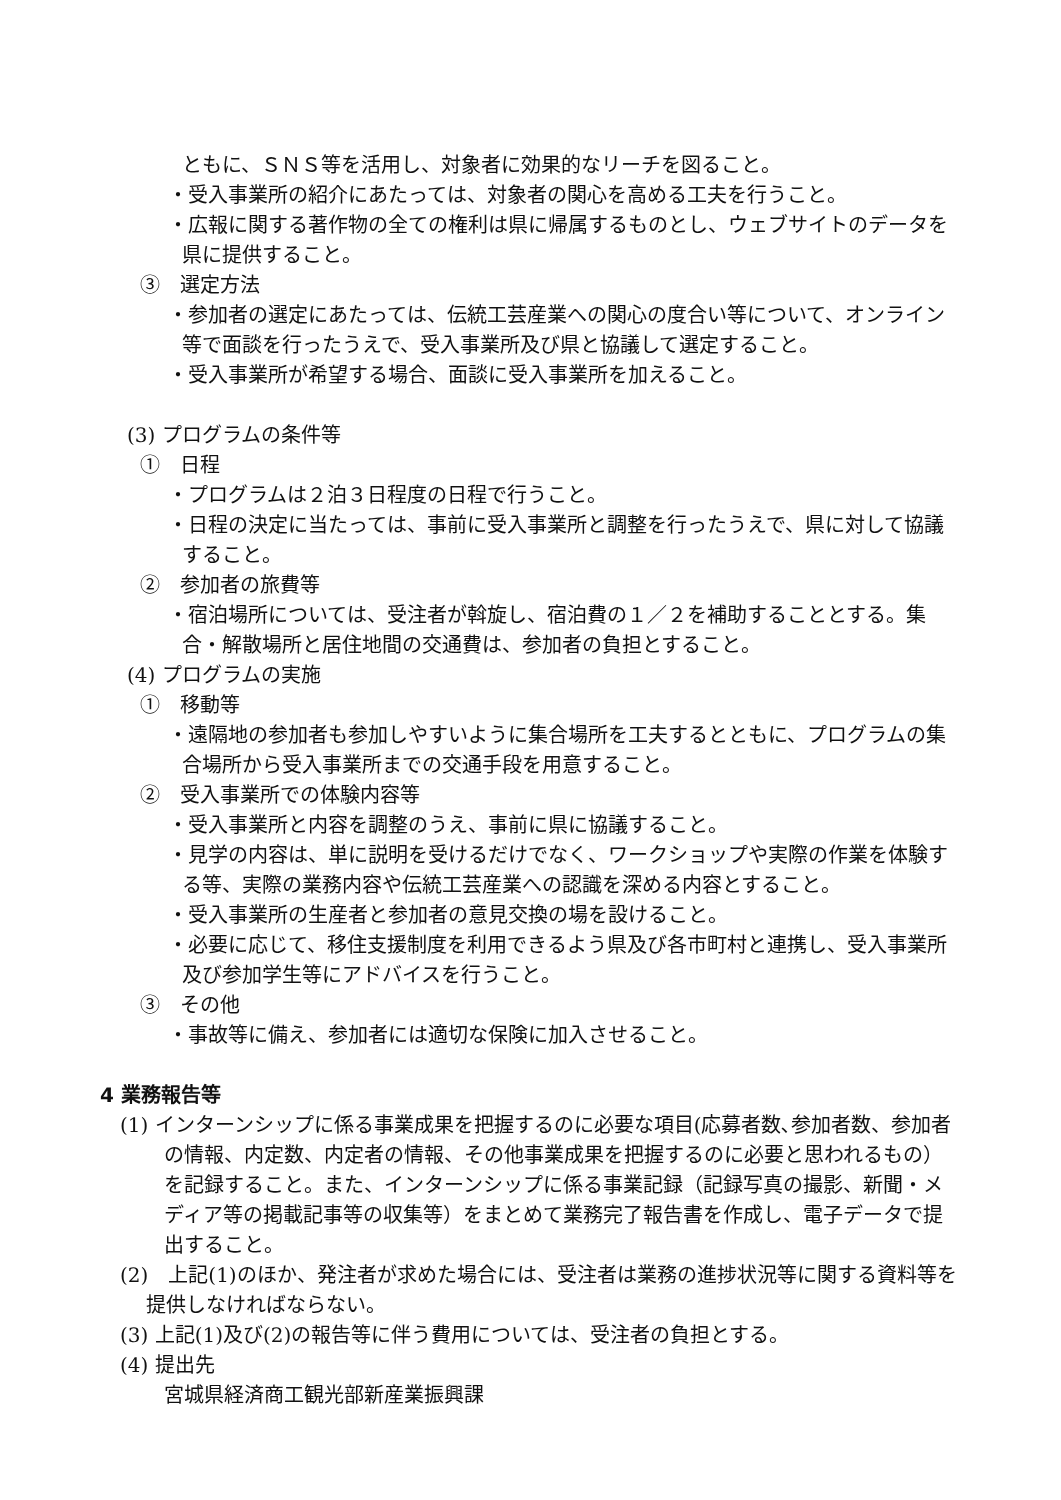ともに、ＳＮＳ等を活用し、対象者に効果的なリーチを図ること。
・受入事業所の紹介にあたっては、対象者の関心を高める工夫を行うこと。
・広報に関する著作物の全ての権利は県に帰属するものとし、ウェブサイトのデータを県に提供すること。
③　選定方法
・参加者の選定にあたっては、伝統工芸産業への関心の度合い等について、オンライン等で面談を行ったうえで、受入事業所及び県と協議して選定すること。
・受入事業所が希望する場合、面談に受入事業所を加えること。
(3) プログラムの条件等
①　日程
・プログラムは２泊３日程度の日程で行うこと。
・日程の決定に当たっては、事前に受入事業所と調整を行ったうえで、県に対して協議すること。
②　参加者の旅費等
・宿泊場所については、受注者が斡旋し、宿泊費の１／２を補助することとする。集合・解散場所と居住地間の交通費は、参加者の負担とすること。
(4) プログラムの実施
①　移動等
・遠隔地の参加者も参加しやすいように集合場所を工夫するとともに、プログラムの集合場所から受入事業所までの交通手段を用意すること。
②　受入事業所での体験内容等
・受入事業所と内容を調整のうえ、事前に県に協議すること。
・見学の内容は、単に説明を受けるだけでなく、ワークショップや実際の作業を体験する等、実際の業務内容や伝統工芸産業への認識を深める内容とすること。
・受入事業所の生産者と参加者の意見交換の場を設けること。
・必要に応じて、移住支援制度を利用できるよう県及び各市町村と連携し、受入事業所及び参加学生等にアドバイスを行うこと。
③　その他
・事故等に備え、参加者には適切な保険に加入させること。
4 業務報告等
(1) インターンシップに係る事業成果を把握するのに必要な項目(応募者数､参加者数、参加者の情報、内定数、内定者の情報、その他事業成果を把握するのに必要と思われるもの）を記録すること。また、インターンシップに係る事業記録（記録写真の撮影、新聞・メディア等の掲載記事等の収集等）をまとめて業務完了報告書を作成し、電子データで提出すること。
(2)　上記(1)のほか、発注者が求めた場合には、受注者は業務の進捗状況等に関する資料等を提供しなければならない。
(3) 上記(1)及び(2)の報告等に伴う費用については、受注者の負担とする。
(4) 提出先
宮城県経済商工観光部新産業振興課